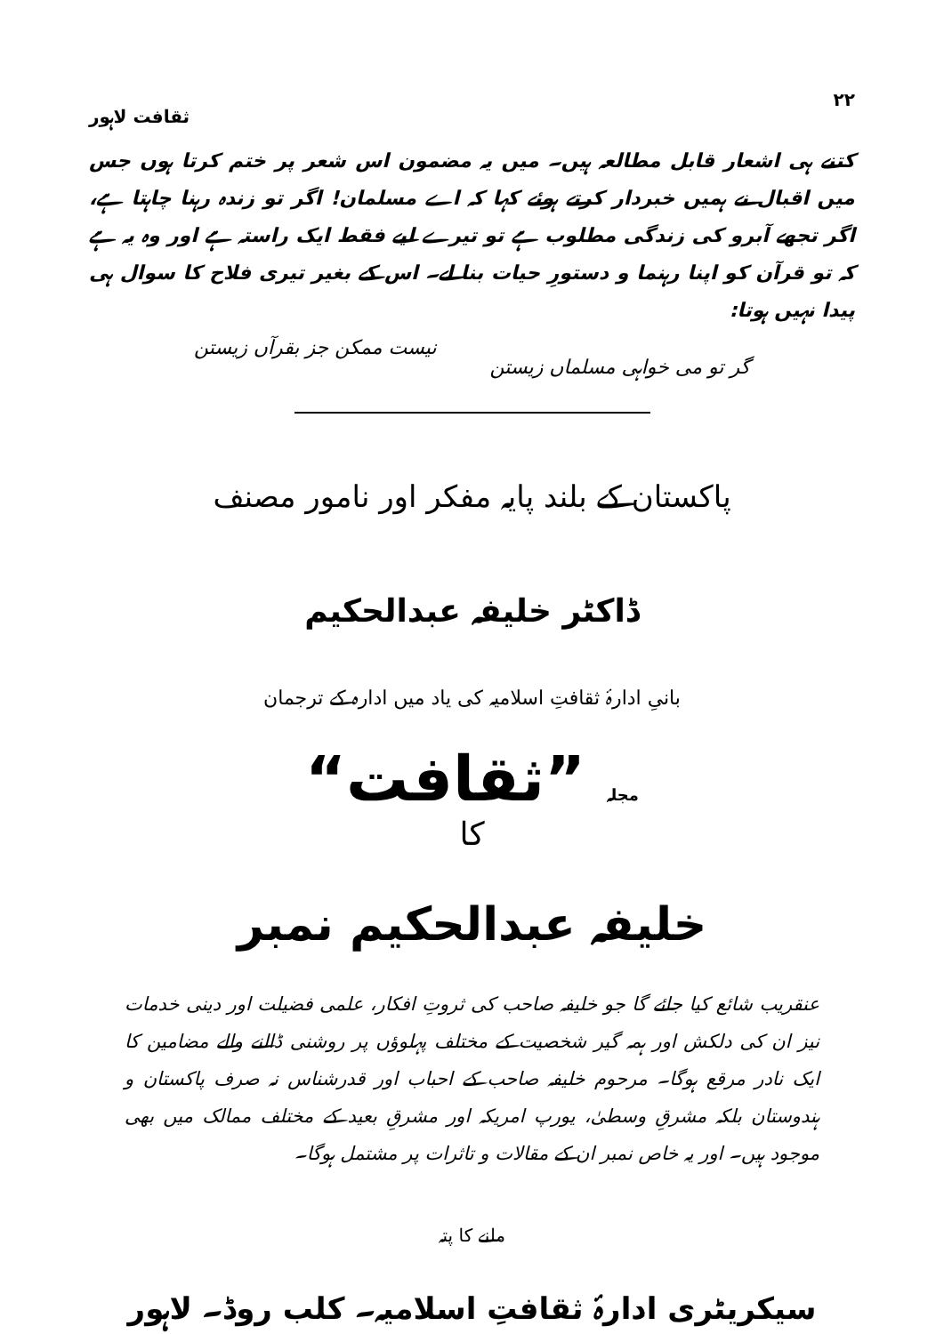۲۲ ثقافت لاہور
کتنے ہی اشعار قابل مطالعہ ہیں۔ میں یہ مضمون اس شعر پر ختم کرتا ہوں جس میں اقبال نے ہمیں خبردار کرتے ہوئے کہا کہ اے مسلمان! اگر تو زندہ رہنا چاہتا ہے، اگر تجھے آبرو کی زندگی مطلوب ہے تو تیرے لیے فقط ایک راستہ ہے اور وہ یہ ہے کہ تو قرآن کو اپنا رہنما و دستورِ حیات بنا لے۔ اس کے بغیر تیری فلاح کا سوال ہی پیدا نہیں ہوتا:
گر تو می خواہی مسلماں زیستن نیست ممکن جز بقرآں زیستن
پاکستان کے بلند پایہ مفکر اور نامور مصنف
ڈاکٹر خلیفہ عبدالحکیم
بانیِ ادارۂ ثقافتِ اسلامیہ کی یاد میں ادارہ کے ترجمان
مجلہ ”ثقافت“
کا
خلیفہ عبدالحکیم نمبر
عنقریب شائع کیا جائے گا جو خلیفہ صاحب کی ثروتِ افکار، علمی فضیلت اور دینی خدمات نیز ان کی دلکش اور ہمہ گیر شخصیت کے مختلف پہلوؤں پر روشنی ڈالنے والے مضامین کا ایک نادر مرقع ہوگا۔ مرحوم خلیفہ صاحب کے احباب اور قدرشناس نہ صرف پاکستان و ہندوستان بلکہ مشرقِ وسطیٰ، یورپ امریکہ اور مشرقِ بعید کے مختلف ممالک میں بھی موجود ہیں۔ اور یہ خاص نمبر ان کے مقالات و تاثرات پر مشتمل ہوگا۔
ملنے کا پتہ
سیکریٹری ادارۂ ثقافتِ اسلامیہ۔ کلب روڈ۔ لاہور